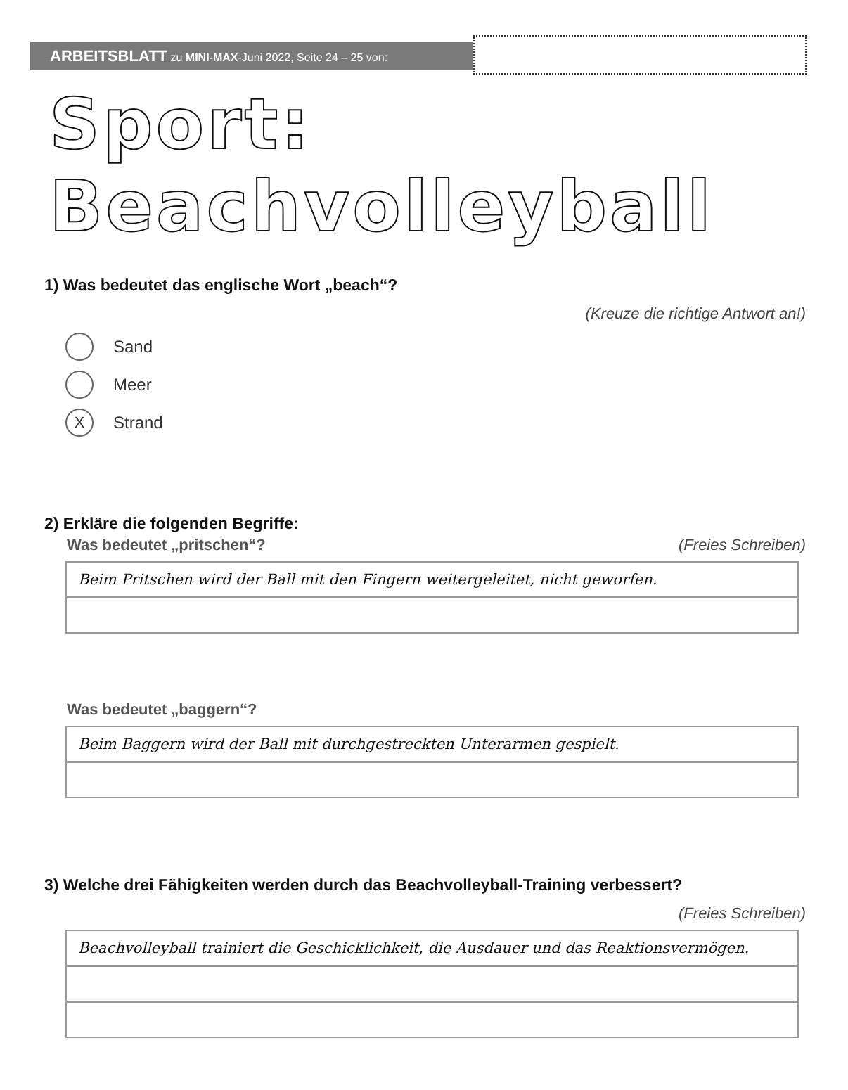ARBEITSBLATT zu MINI-MAX-Juni 2022, Seite 24 – 25 von:
Sport: Beachvolleyball
1) Was bedeutet das englische Wort „beach“?
(Kreuze die richtige Antwort an!)
Sand
Meer
X Strand
2) Erkläre die folgenden Begriffe:
Was bedeutet „pritschen“? (Freies Schreiben)
Beim Pritschen wird der Ball mit den Fingern weitergeleitet, nicht geworfen.
Was bedeutet „baggern“?
Beim Baggern wird der Ball mit durchgestreckten Unterarmen gespielt.
3) Welche drei Fähigkeiten werden durch das Beachvolleyball-Training verbessert?
(Freies Schreiben)
Beachvolleyball trainiert die Geschicklichkeit, die Ausdauer und das Reaktionsvermögen.